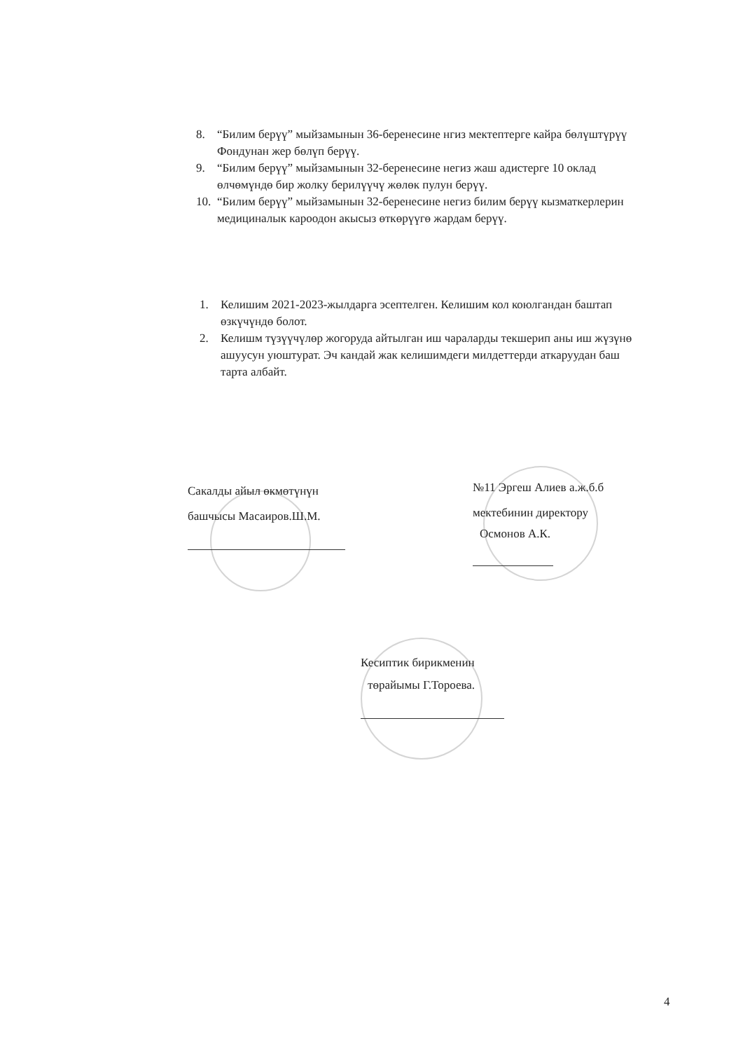8. “Билим берүү” мыйзамынын 36-беренесине нгиз мектептерге кайра бөлүштүрүү Фондунан жер бөлүп берүү.
9. “Билим берүү” мыйзамынын 32-беренесине негиз жаш адистерге 10 оклад өлчөмүндө бир жолку берилүүчү жөлөк пулун берүү.
10. “Билим берүү” мыйзамынын 32-беренесине негиз билим берүү кызматкерлерин медициналык кароодон акысыз өткөрүүгө жардам берүү.
1. Келишим 2021-2023-жылдарга эсептелген. Келишим кол коюлгандан баштап өзкүчүндө болот.
2. Келишм түзүүчүлөр жогоруда айтылган иш чараларды текшерип аны иш жүзүнө ашуусун уюштурат. Эч кандай жак келишимдеги милдеттерди аткаруудан баш тарта албайт.
Сакалды айыл өкмөтүнүн
башчысы Масаиров.Ш.М.
№11 Эргеш Алиев а.ж.б.б
мектебинин директору
Осмонов А.К.
Кесиптик бирикменин
төрайымы Г.Тороева.
4